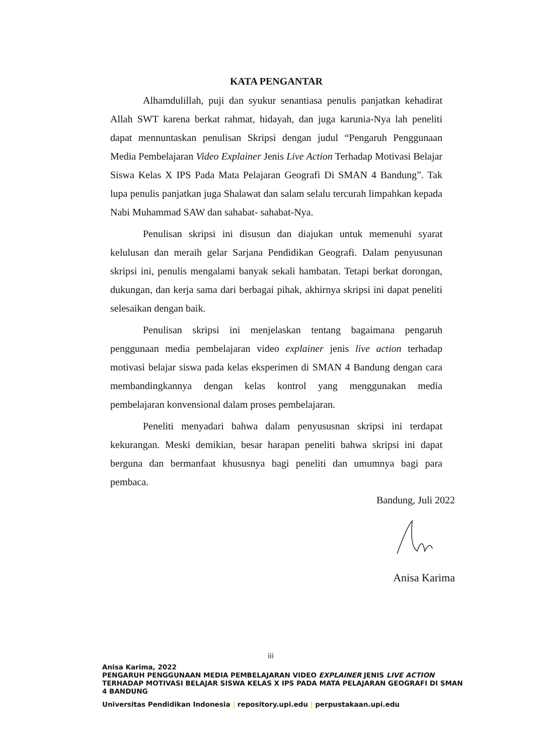KATA PENGANTAR
Alhamdulillah, puji dan syukur senantiasa penulis panjatkan kehadirat Allah SWT karena berkat rahmat, hidayah, dan juga karunia-Nya lah peneliti dapat mennuntaskan penulisan Skripsi dengan judul “Pengaruh Penggunaan Media Pembelajaran Video Explainer Jenis Live Action Terhadap Motivasi Belajar Siswa Kelas X IPS Pada Mata Pelajaran Geografi Di SMAN 4 Bandung”. Tak lupa penulis panjatkan juga Shalawat dan salam selalu tercurah limpahkan kepada Nabi Muhammad SAW dan sahabat- sahabat-Nya.
Penulisan skripsi ini disusun dan diajukan untuk memenuhi syarat kelulusan dan meraih gelar Sarjana Pendidikan Geografi. Dalam penyusunan skripsi ini, penulis mengalami banyak sekali hambatan. Tetapi berkat dorongan, dukungan, dan kerja sama dari berbagai pihak, akhirnya skripsi ini dapat peneliti selesaikan dengan baik.
Penulisan skripsi ini menjelaskan tentang bagaimana pengaruh penggunaan media pembelajaran video explainer jenis live action terhadap motivasi belajar siswa pada kelas eksperimen di SMAN 4 Bandung dengan cara membandingkannya dengan kelas kontrol yang menggunakan media pembelajaran konvensional dalam proses pembelajaran.
Peneliti menyadari bahwa dalam penyususnan skripsi ini terdapat kekurangan. Meski demikian, besar harapan peneliti bahwa skripsi ini dapat berguna dan bermanfaat khususnya bagi peneliti dan umumnya bagi para pembaca.
Bandung, Juli 2022
Anisa Karima
iii
Anisa Karima, 2022
PENGARUH PENGGUNAAN MEDIA PEMBELAJARAN VIDEO EXPLAINER JENIS LIVE ACTION TERHADAP MOTIVASI BELAJAR SISWA KELAS X IPS PADA MATA PELAJARAN GEOGRAFI DI SMAN 4 BANDUNG
Universitas Pendidikan Indonesia | repository.upi.edu | perpustakaan.upi.edu